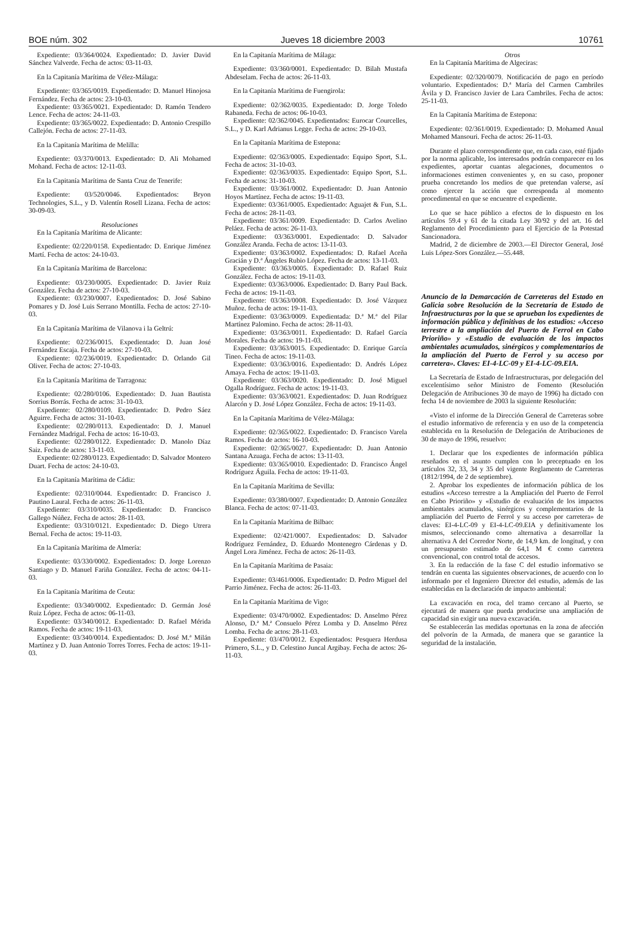BOE núm. 302 Jueves 18 diciembre 2003 10761
Expediente: 03/364/0024. Expedientado: D. Javier David Sánchez Valverde. Fecha de actos: 03-11-03.
En la Capitanía Marítima de Vélez-Málaga:
Expediente: 03/365/0019. Expedientado: D. Manuel Hinojosa Fernández. Fecha de actos: 23-10-03.
Expediente: 03/365/0021. Expedientado: D. Ramón Tendero Lence. Fecha de actos: 24-11-03.
Expediente: 03/365/0022. Expedientado: D. Antonio Crespillo Callejón. Fecha de actos: 27-11-03.
En la Capitanía Marítima de Melilla:
Expediente: 03/370/0013. Expedientado: D. Ali Mohamed Mohand. Fecha de actos: 12-11-03.
En la Capitanía Marítima de Santa Cruz de Tenerife:
Expediente: 03/520/0046. Expedientados: Bryon Technologies, S.L., y D. Valentín Rosell Lizana. Fecha de actos: 30-09-03.
Resoluciones
En la Capitanía Marítima de Alicante:
Expediente: 02/220/0158. Expedientado: D. Enrique Jiménez Martí. Fecha de actos: 24-10-03.
En la Capitanía Marítima de Barcelona:
Expediente: 03/230/0005. Expedientado: D. Javier Ruiz González. Fecha de actos: 27-10-03.
Expediente: 03/230/0007. Expedientados: D. José Sabino Pomares y D. José Luis Serrano Montilla. Fecha de actos: 27-10-03.
En la Capitanía Marítima de Vilanova i la Geltrú:
Expediente: 02/236/0015. Expedientado: D. Juan José Fernández Escaja. Fecha de actos: 27-10-03.
Expediente: 02/236/0019. Expedientado: D. Orlando Gil Oliver. Fecha de actos: 27-10-03.
En la Capitanía Marítima de Tarragona:
Expediente: 02/280/0106. Expedientado: D. Juan Bautista Sorrius Borrás. Fecha de actos: 31-10-03.
Expediente: 02/280/0109. Expedientado: D. Pedro Sáez Aguirre. Fecha de actos: 31-10-03.
Expediente: 02/280/0113. Expedientado: D. J. Manuel Fernández Madrigal. Fecha de actos: 16-10-03.
Expediente: 02/280/0122. Expedientado: D. Manolo Díaz Saiz. Fecha de actos: 13-11-03.
Expediente: 02/280/0123. Expedientado: D. Salvador Montero Duart. Fecha de actos: 24-10-03.
En la Capitanía Marítima de Cádiz:
Expediente: 02/310/0044. Expedientado: D. Francisco J. Pautino Laural. Fecha de actos: 26-11-03.
Expediente: 03/310/0035. Expedientado: D. Francisco Gallego Núñez. Fecha de actos: 28-11-03.
Expediente: 03/310/0121. Expedientado: D. Diego Utrera Bernal. Fecha de actos: 19-11-03.
En la Capitanía Marítima de Almería:
Expediente: 03/330/0002. Expedientados: D. Jorge Lorenzo Santiago y D. Manuel Fariña González. Fecha de actos: 04-11-03.
En la Capitanía Marítima de Ceuta:
Expediente: 03/340/0002. Expedientado: D. Germán José Ruiz López. Fecha de actos: 06-11-03.
Expediente: 03/340/0012. Expedientado: D. Rafael Mérida Ramos. Fecha de actos: 19-11-03.
Expediente: 03/340/0014. Expedientados: D. José M.ª Milán Martínez y D. Juan Antonio Torres Torres. Fecha de actos: 19-11-03.
En la Capitanía Marítima de Málaga:
Expediente: 03/360/0001. Expedientado: D. Bilah Mustafa Abdeselam. Fecha de actos: 26-11-03.
En la Capitanía Marítima de Fuengirola:
Expediente: 02/362/0035. Expedientado: D. Jorge Toledo Rabaneda. Fecha de actos: 06-10-03.
Expediente: 02/362/0045. Expedientados: Eurocar Courcelles, S.L., y D. Karl Adrianus Legge. Fecha de actos: 29-10-03.
En la Capitanía Marítima de Estepona:
Expediente: 02/363/0005. Expedientado: Equipo Sport, S.L. Fecha de actos: 31-10-03.
Expediente: 02/363/0035. Expedientado: Equipo Sport, S.L. Fecha de actos: 31-10-03.
Expediente: 03/361/0002. Expedientado: D. Juan Antonio Hoyos Martínez. Fecha de actos: 19-11-03.
Expediente: 03/361/0005. Expedientado: Aguajet & Fun, S.L. Fecha de actos: 28-11-03.
Expediente: 03/361/0009. Expedientado: D. Carlos Avelino Peláez. Fecha de actos: 26-11-03.
Expediente: 03/363/0001. Expedientado: D. Salvador González Aranda. Fecha de actos: 13-11-03.
Expediente: 03/363/0002. Expedientados: D. Rafael Aceña Gracián y D.ª Ángeles Rubio López. Fecha de actos: 13-11-03.
Expediente: 03/363/0005. Expedientado: D. Rafael Ruiz González. Fecha de actos: 19-11-03.
Expediente: 03/363/0006. Expedientado: D. Barry Paul Back. Fecha de actos: 19-11-03.
Expediente: 03/363/0008. Expedientado: D. José Vázquez Muñoz. fecha de actos: 19-11-03.
Expediente: 03/363/0009. Expedientada: D.ª M.ª del Pilar Martínez Palomino. Fecha de actos: 28-11-03.
Expediente: 03/363/0011. Expedientado: D. Rafael García Morales. Fecha de actos: 19-11-03.
Expediente: 03/363/0015. Expedientado: D. Enrique García Tineo. Fecha de actos: 19-11-03.
Expediente: 03/363/0016. Expedientado: D. Andrés López Amaya. Fecha de actos: 19-11-03.
Expediente: 03/363/0020. Expedientado: D. José Miguel Ogalla Rodríguez. Fecha de actos: 19-11-03.
Expediente: 03/363/0021. Expedientados: D. Juan Rodríguez Alarcón y D. José López González. Fecha de actos: 19-11-03.
En la Capitanía Marítima de Vélez-Málaga:
Expediente: 02/365/0022. Expedientado: D. Francisco Varela Ramos. Fecha de actos: 16-10-03.
Expediente: 02/365/0027. Expedientado: D. Juan Antonio Santana Azuaga. Fecha de actos: 13-11-03.
Expediente: 03/365/0010. Expedientado: D. Francisco Ángel Rodríguez Águila. Fecha de actos: 19-11-03.
En la Capitanía Marítima de Sevilla:
Expediente: 03/380/0007. Expedientado: D. Antonio González Blanca. Fecha de actos: 07-11-03.
En la Capitanía Marítima de Bilbao:
Expediente: 02/421/0007. Expedientados: D. Salvador Rodríguez Fernández, D. Eduardo Montenegro Cárdenas y D. Ángel Lora Jiménez. Fecha de actos: 26-11-03.
En la Capitanía Marítima de Pasaia:
Expediente: 03/461/0006. Expedientado: D. Pedro Miguel del Parrio Jiménez. Fecha de actos: 26-11-03.
En la Capitanía Marítima de Vigo:
Expediente: 03/470/0002. Expedientados: D. Anselmo Pérez Alonso, D.ª M.ª Consuelo Pérez Lomba y D. Anselmo Pérez Lomba. Fecha de actos: 28-11-03.
Expediente: 03/470/0012. Expedientados: Pesquera Herdusa Primero, S.L., y D. Celestino Juncal Argibay. Fecha de actos: 26-11-03.
Otros
En la Capitanía Marítima de Algeciras:
Expediente: 02/320/0079. Notificación de pago en período voluntario. Expedientados: D.ª María del Carmen Cambriles Ávila y D. Francisco Javier de Lara Cambriles. Fecha de actos: 25-11-03.
En la Capitanía Marítima de Estepona:
Expediente: 02/361/0019. Expedientado: D. Mohamed Anual Mohamed Mansouri. Fecha de actos: 26-11-03.
Durante el plazo correspondiente que, en cada caso, esté fijado por la norma aplicable, los interesados podrán comparecer en los expedientes, aportar cuantas alegaciones, documentos o informaciones estimen convenientes y, en su caso, proponer prueba concretando los medios de que pretendan valerse, así como ejercer la acción que corresponda al momento procedimental en que se encuentre el expediente.
Lo que se hace público a efectos de lo dispuesto en los artículos 59.4 y 61 de la citada Ley 30/92 y del art. 16 del Reglamento del Procedimiento para el Ejercicio de la Potestad Sancionadora.
Madrid, 2 de diciembre de 2003.—El Director General, José Luis López-Sors González.—55.448.
Anuncio de la Demarcación de Carreteras del Estado en Galicia sobre Resolución de la Secretaría de Estado de Infraestructuras por la que se aprueban los expedientes de información pública y definitivas de los estudios: «Acceso terrestre a la ampliación del Puerto de Ferrol en Cabo Prioriño» y «Estudio de evaluación de los impactos ambientales acumulados, sinérgicos y complementarios de la ampliación del Puerto de Ferrol y su acceso por carretera». Claves: EI-4-LC-09 y EI-4-LC-09.EIA.
La Secretaría de Estado de Infraestructuras, por delegación del excelentísimo señor Ministro de Fomento (Resolución Delegación de Atribuciones 30 de mayo de 1996) ha dictado con fecha 14 de noviembre de 2003 la siguiente Resolución:
«Visto el informe de la Dirección General de Carreteras sobre el estudio informativo de referencia y en uso de la competencia establecida en la Resolución de Delegación de Atribuciones de 30 de mayo de 1996, resuelvo:
1. Declarar que los expedientes de información pública reseñados en el asunto cumplen con lo preceptuado en los artículos 32, 33, 34 y 35 del vigente Reglamento de Carreteras (1812/1994, de 2 de septiembre).
2. Aprobar los expedientes de información pública de los estudios «Acceso terrestre a la Ampliación del Puerto de Ferrol en Cabo Prioriño» y «Estudio de evaluación de los impactos ambientales acumulados, sinérgicos y complementarios de la ampliación del Puerto de Ferrol y su acceso por carretera» de claves: EI-4-LC-09 y EI-4-LC-09.EIA y definitivamente los mismos, seleccionando como alternativa a desarrollar la alternativa A del Corredor Norte, de 14,9 km. de longitud, y con un presupuesto estimado de 64,1 M € como carretera convencional, con control total de accesos.
3. En la redacción de la fase C del estudio informativo se tendrán en cuenta las siguientes observaciones, de acuerdo con lo informado por el Ingeniero Director del estudio, además de las establecidas en la declaración de impacto ambiental:
La excavación en roca, del tramo cercano al Puerto, se ejecutará de manera que pueda producirse una ampliación de capacidad sin exigir una nueva excavación.
Se establecerán las medidas oportunas en la zona de afección del polvorín de la Armada, de manera que se garantice la seguridad de la instalación.